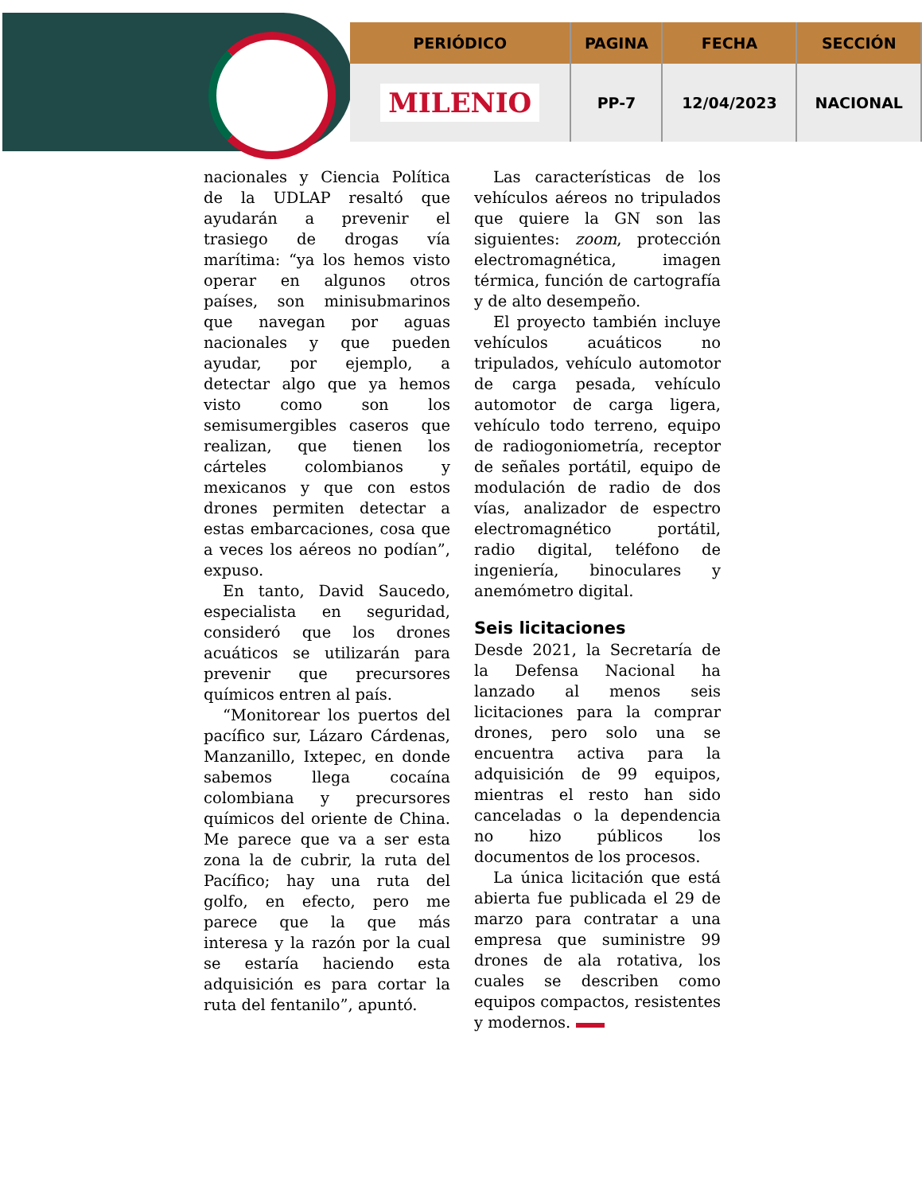| PERIÓDICO | PAGINA | FECHA | SECCIÓN |
| --- | --- | --- | --- |
| MILENIO | PP-7 | 12/04/2023 | NACIONAL |
nacionales y Ciencia Política de la UDLAP resaltó que ayudarán a prevenir el trasiego de drogas vía marítima: “ya los hemos visto operar en algunos otros países, son minisubmarinos que navegan por aguas nacionales y que pueden ayudar, por ejemplo, a detectar algo que ya hemos visto como son los semisumergibles caseros que realizan, que tienen los cárteles colombianos y mexicanos y que con estos drones permiten detectar a estas embarcaciones, cosa que a veces los aéreos no podían”, expuso.
En tanto, David Saucedo, especialista en seguridad, consideró que los drones acuáticos se utilizarán para prevenir que precursores químicos entren al país.
“Monitorear los puertos del pacífico sur, Lázaro Cárdenas, Manzanillo, Ixtepec, en donde sabemos llega cocaína colombiana y precursores químicos del oriente de China. Me parece que va a ser esta zona la de cubrir, la ruta del Pacífico; hay una ruta del golfo, en efecto, pero me parece que la que más interesa y la razón por la cual se estaría haciendo esta adquisición es para cortar la ruta del fentanilo”, apuntó.
Las características de los vehículos aéreos no tripulados que quiere la GN son las siguientes: zoom, protección electromagnética, imagen térmica, función de cartografía y de alto desempeño.
El proyecto también incluye vehículos acuáticos no tripulados, vehículo automotor de carga pesada, vehículo automotor de carga ligera, vehículo todo terreno, equipo de radiogoniometría, receptor de señales portátil, equipo de modulación de radio de dos vías, analizador de espectro electromagnético portátil, radio digital, teléfono de ingeniería, binoculares y anemómetro digital.
Seis licitaciones
Desde 2021, la Secretaría de la Defensa Nacional ha lanzado al menos seis licitaciones para la comprar drones, pero solo una se encuentra activa para la adquisición de 99 equipos, mientras el resto han sido canceladas o la dependencia no hizo públicos los documentos de los procesos.
La única licitación que está abierta fue publicada el 29 de marzo para contratar a una empresa que suministre 99 drones de ala rotativa, los cuales se describen como equipos compactos, resistentes y modernos.